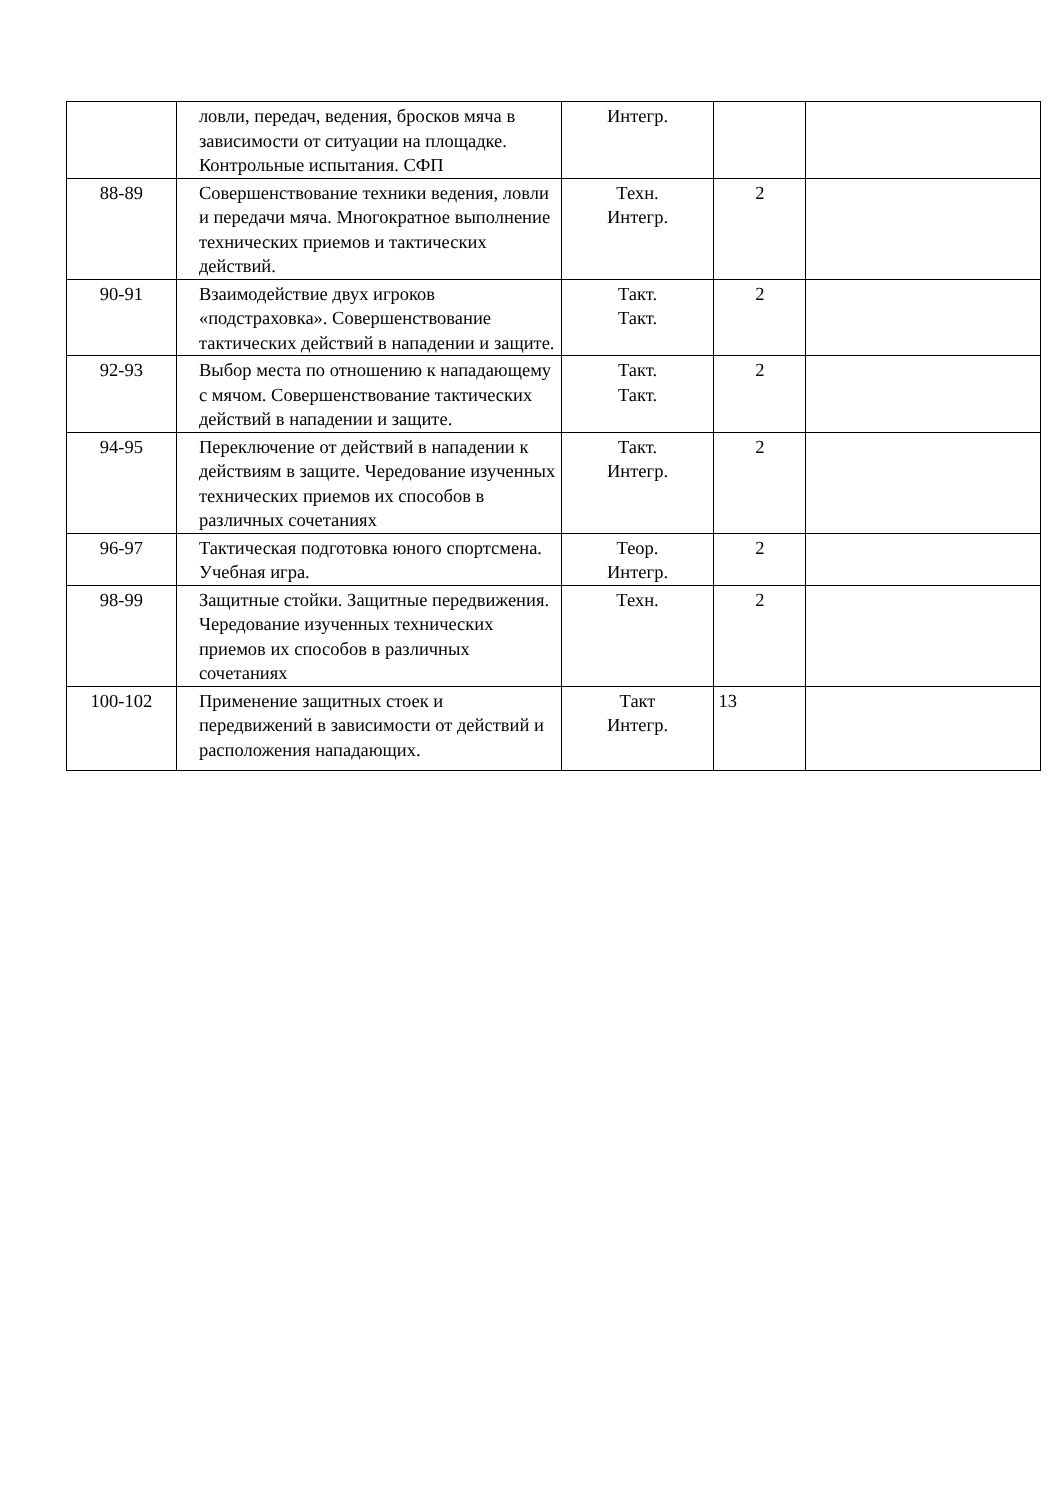| | ловли, передач, ведения, бросков мяча в зависимости от ситуации на площадке. Контрольные испытания. СФП | Интегр. | | |
| 88-89 | Совершенствование техники ведения, ловли и передачи мяча. Многократное выполнение технических приемов и тактических действий. | Техн. Интегр. | 2 | |
| 90-91 | Взаимодействие двух игроков «подстраховка». Совершенствование тактических действий в нападении и защите. | Такт. Такт. | 2 | |
| 92-93 | Выбор места по отношению к нападающему с мячом. Совершенствование тактических действий в нападении и защите. | Такт. Такт. | 2 | |
| 94-95 | Переключение от действий в нападении к действиям в защите. Чередование изученных технических приемов их способов в различных сочетаниях | Такт. Интегр. | 2 | |
| 96-97 | Тактическая подготовка юного спортсмена. Учебная игра. | Теор. Интегр. | 2 | |
| 98-99 | Защитные стойки. Защитные передвижения. Чередование изученных технических приемов их способов в различных сочетаниях | Техн. | 2 | |
| 100-102 | Применение защитных стоек и передвижений в зависимости от действий и расположения нападающих. | Такт Интегр. | 13 | |